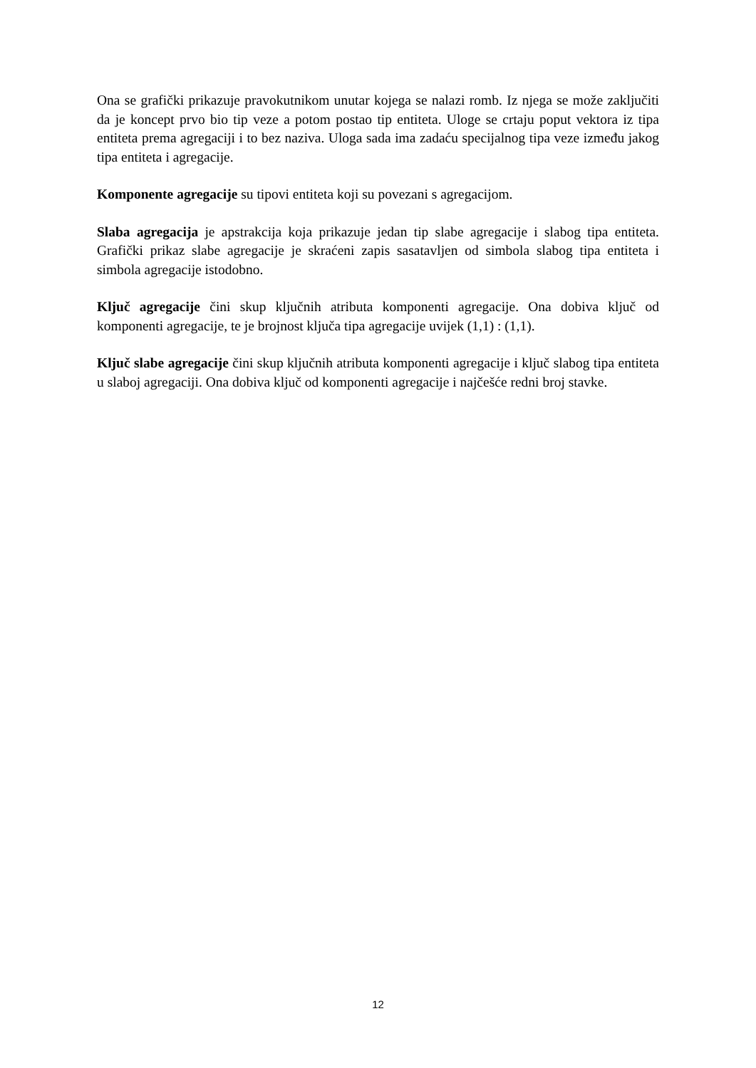Ona se grafički prikazuje pravokutnikom unutar kojega se nalazi romb. Iz njega se može zaključiti da je koncept prvo bio tip veze a potom postao tip entiteta. Uloge se crtaju poput vektora iz tipa entiteta prema agregaciji i to bez naziva. Uloga sada ima zadaću specijalnog tipa veze između jakog tipa entiteta i agregacije.
Komponente agregacije su tipovi entiteta koji su povezani s agregacijom.
Slaba agregacija je apstrakcija koja prikazuje jedan tip slabe agregacije i slabog tipa entiteta. Grafički prikaz slabe agregacije je skraćeni zapis sasatavljen od simbola slabog tipa entiteta i simbola agregacije istodobno.
Ključ agregacije čini skup ključnih atributa komponenti agregacije. Ona dobiva ključ od komponenti agregacije, te je brojnost ključa tipa agregacije uvijek (1,1) : (1,1).
Ključ slabe agregacije čini skup ključnih atributa komponenti agregacije i ključ slabog tipa entiteta u slaboj agregaciji. Ona dobiva ključ od komponenti agregacije i najčešće redni broj stavke.
12